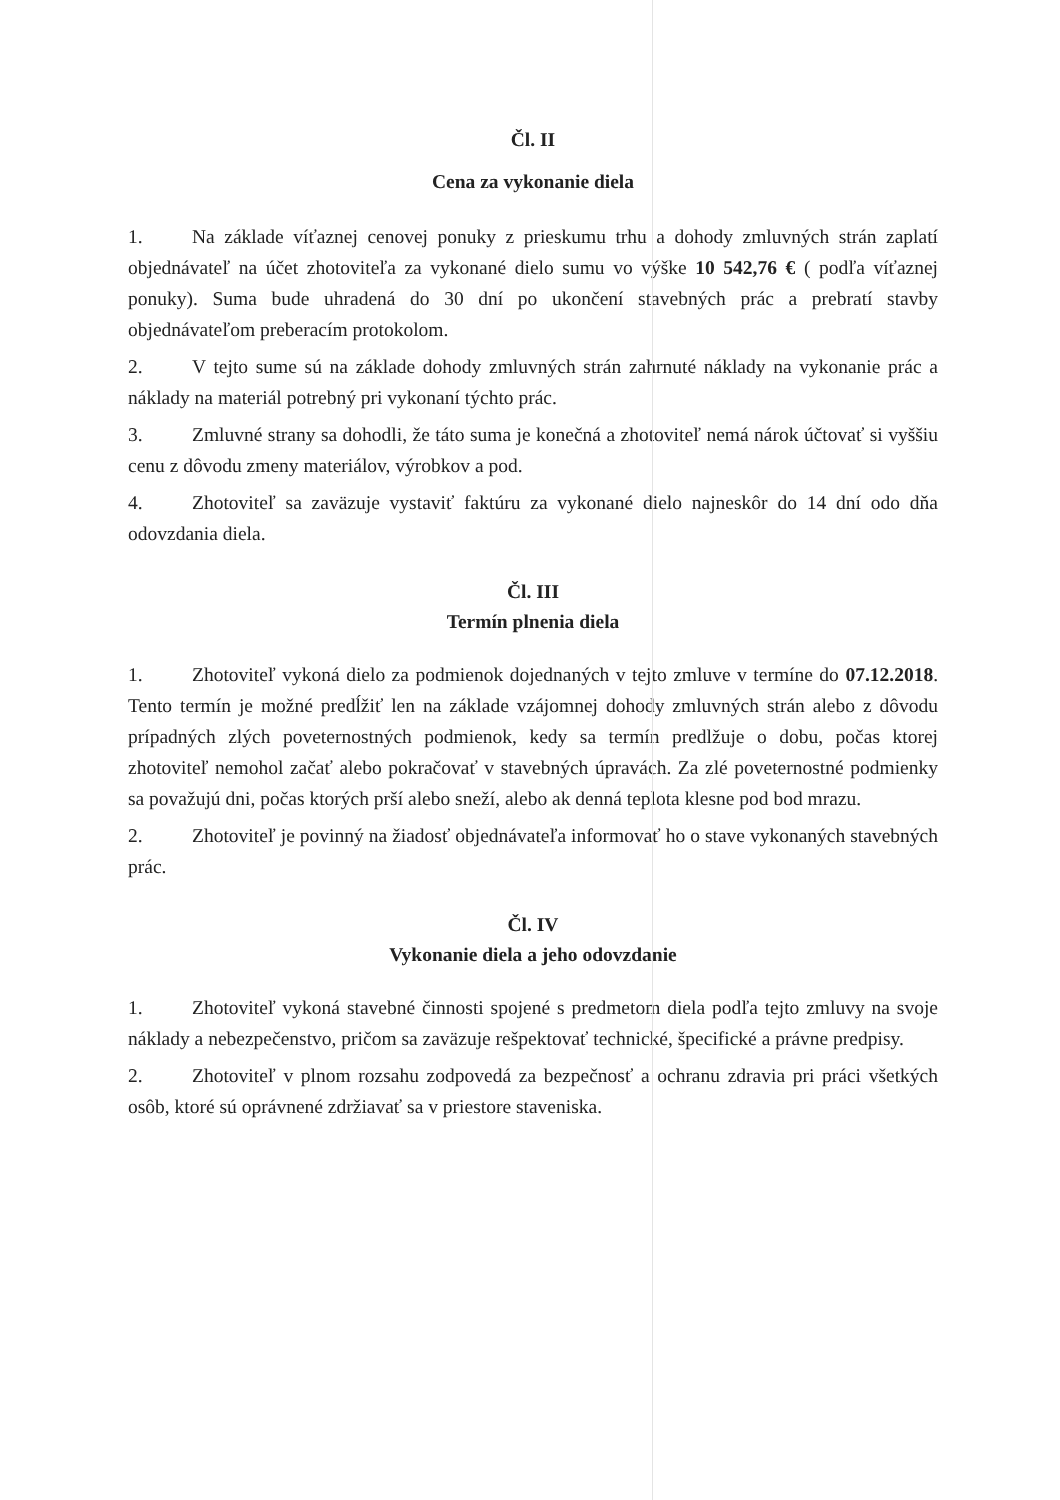Čl. II
Cena za vykonanie diela
1. Na základe víťaznej cenovej ponuky z prieskumu trhu a dohody zmluvných strán zaplatí objednávateľ na účet zhotoviteľa za vykonané dielo sumu vo výške 10 542,76 € ( podľa víťaznej ponuky). Suma bude uhradená do 30 dní po ukončení stavebných prác a prebratí stavby objednávateľom preberacím protokolom.
2. V tejto sume sú na základe dohody zmluvných strán zahrnuté náklady na vykonanie prác a náklady na materiál potrebný pri vykonaní týchto prác.
3. Zmluvné strany sa dohodli, že táto suma je konečná a zhotoviteľ nemá nárok účtovať si vyššiu cenu z dôvodu zmeny materiálov, výrobkov a pod.
4. Zhotoviteľ sa zaväzuje vystaviť faktúru za vykonané dielo najneskôr do 14 dní odo dňa odovzdania diela.
Čl. III
Termín plnenia diela
1. Zhotoviteľ vykoná dielo za podmienok dojednaných v tejto zmluve v termíne do 07.12.2018. Tento termín je možné predĺžiť len na základe vzájomnej dohody zmluvných strán alebo z dôvodu prípadných zlých poveternostných podmienok, kedy sa termín predlžuje o dobu, počas ktorej zhotoviteľ nemohol začať alebo pokračovať v stavebných úpravách. Za zlé poveternostné podmienky sa považujú dni, počas ktorých prší alebo sneží, alebo ak denná teplota klesne pod bod mrazu.
2. Zhotoviteľ je povinný na žiadosť objednávateľa informovať ho o stave vykonaných stavebných prác.
Čl. IV
Vykonanie diela a jeho odovzdanie
1. Zhotoviteľ vykoná stavebné činnosti spojené s predmetom diela podľa tejto zmluvy na svoje náklady a nebezpečenstvo, pričom sa zaväzuje rešpektovať technické, špecifické a právne predpisy.
2. Zhotoviteľ v plnom rozsahu zodpovedá za bezpečnosť a ochranu zdravia pri práci všetkých osôb, ktoré sú oprávnené zdržiavať sa v priestore staveniska.